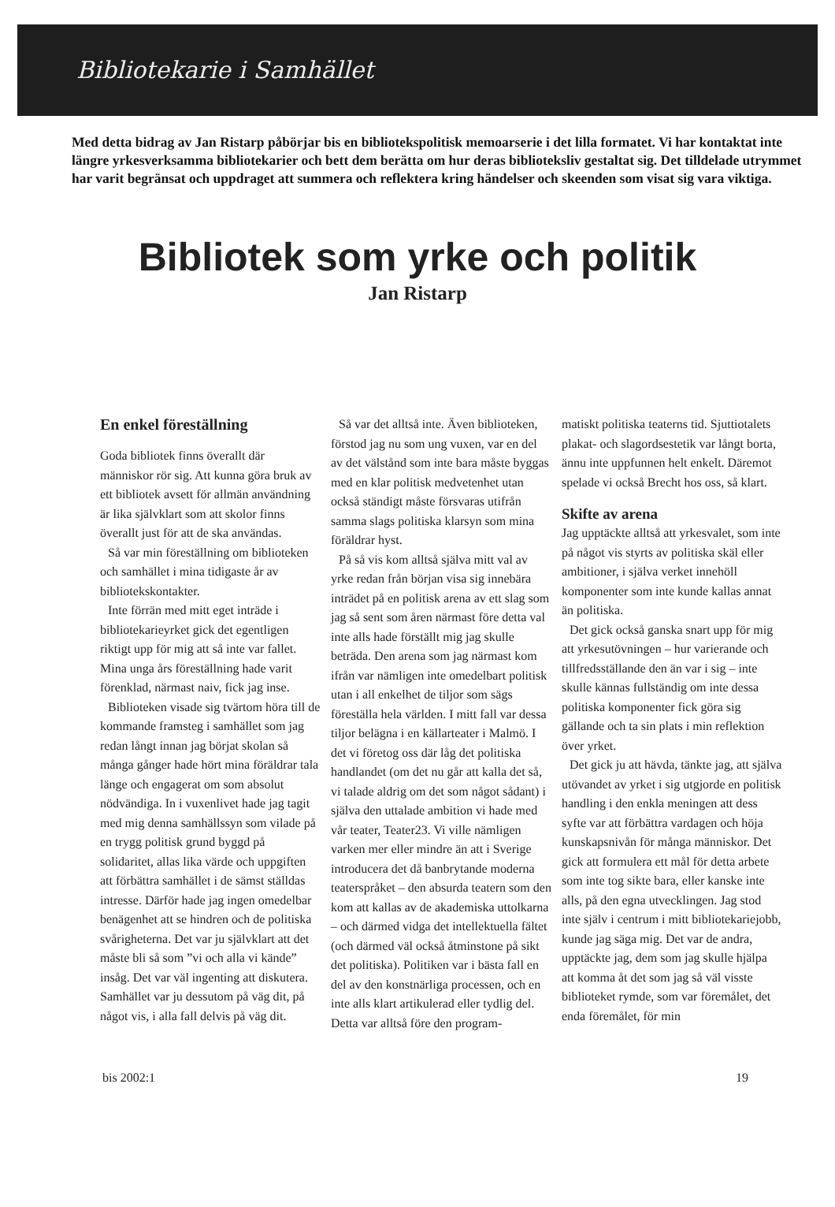Bibliotekarie i Samhället
Med detta bidrag av Jan Ristarp påbörjar bis en bibliotekspolitisk memoarserie i det lilla formatet. Vi har kontaktat inte längre yrkesverksamma bibliotekarier och bett dem berätta om hur deras biblioteksliv gestaltat sig. Det tilldelade utrymmet har varit begränsat och uppdraget att summera och reflektera kring händelser och skeenden som visat sig vara viktiga.
Bibliotek som yrke och politik
Jan Ristarp
En enkel föreställning
Goda bibliotek finns överallt där människor rör sig. Att kunna göra bruk av ett bibliotek avsett för allmän användning är lika självklart som att skolor finns överallt just för att de ska användas.
Så var min föreställning om biblioteken och samhället i mina tidigaste år av bibliotekskontakter.
Inte förrän med mitt eget inträde i bibliotekarieyrket gick det egentligen riktigt upp för mig att så inte var fallet. Mina unga års föreställning hade varit förenklad, närmast naiv, fick jag inse.
Biblioteken visade sig tvärtom höra till de kommande framsteg i samhället som jag redan långt innan jag börjat skolan så många gånger hade hört mina föräldrar tala länge och engagerat om som absolut nödvändiga. In i vuxenlivet hade jag tagit med mig denna samhällssyn som vilade på en trygg politisk grund byggd på solidaritet, allas lika värde och uppgiften att förbättra samhället i de sämst ställdas intresse. Därför hade jag ingen omedelbar benägenhet att se hindren och de politiska svårigheterna. Det var ju självklart att det måste bli så som ”vi och alla vi kände” insåg. Det var väl ingenting att diskutera. Samhället var ju dessutom på väg dit, på något vis, i alla fall delvis på väg dit.
Så var det alltså inte. Även biblioteken, förstod jag nu som ung vuxen, var en del av det välstånd som inte bara måste byggas med en klar politisk medvetenhet utan också ständigt måste försvaras utifrån samma slags politiska klarsyn som mina föräldrar hyst.
På så vis kom alltså själva mitt val av yrke redan från början visa sig innebära inträdet på en politisk arena av ett slag som jag så sent som åren närmast före detta val inte alls hade förställt mig jag skulle beträda. Den arena som jag närmast kom ifrån var nämligen inte omedelbart politisk utan i all enkelhet de tiljor som sägs föreställa hela världen. I mitt fall var dessa tiljor belägna i en källarteater i Malmö. I det vi företog oss där låg det politiska handlandet (om det nu går att kalla det så, vi talade aldrig om det som något sådant) i själva den uttalade ambition vi hade med vår teater, Teater23. Vi ville nämligen varken mer eller mindre än att i Sverige introducera det då banbrytande moderna teaterspråket – den absurda teatern som den kom att kallas av de akademiska uttolkarna – och därmed vidga det intellektuella fältet (och därmed väl också åtminstone på sikt det politiska). Politiken var i bästa fall en del av den konstnärliga processen, och en inte alls klart artikulerad eller tydlig del. Detta var alltså före den program-
matiskt politiska teaterns tid. Sjuttiotalets plakat- och slagordsestetik var långt borta, ännu inte uppfunnen helt enkelt. Däremot spelade vi också Brecht hos oss, så klart.
Skifte av arena
Jag upptäckte alltså att yrkesvalet, som inte på något vis styrts av politiska skäl eller ambitioner, i själva verket innehöll komponenter som inte kunde kallas annat än politiska.
Det gick också ganska snart upp för mig att yrkesutövningen – hur varierande och tillfredsställande den än var i sig – inte skulle kännas fullständig om inte dessa politiska komponenter fick göra sig gällande och ta sin plats i min reflektion över yrket.
Det gick ju att hävda, tänkte jag, att själva utövandet av yrket i sig utgjorde en politisk handling i den enkla meningen att dess syfte var att förbättra vardagen och höja kunskapsnivån för många människor. Det gick att formulera ett mål för detta arbete som inte tog sikte bara, eller kanske inte alls, på den egna utvecklingen. Jag stod inte själv i centrum i mitt bibliotekariejobb, kunde jag säga mig. Det var de andra, upptäckte jag, dem som jag skulle hjälpa att komma åt det som jag så väl visste biblioteket rymde, som var föremålet, det enda föremålet, för min
bis 2002:1 19